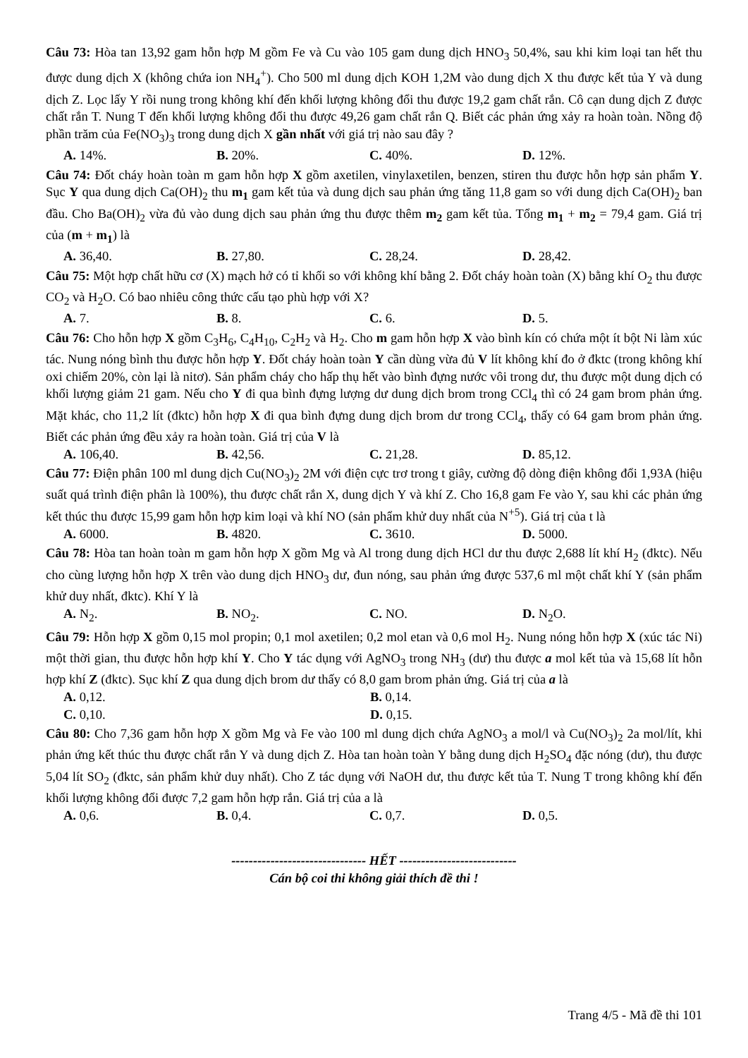Câu 73: Hòa tan 13,92 gam hỗn hợp M gồm Fe và Cu vào 105 gam dung dịch HNO<sub>3</sub> 50,4%, sau khi kim loại tan hết thu được dung dịch X (không chứa ion NH<sub>4</sub><sup>+</sup>). Cho 500 ml dung dịch KOH 1,2M vào dung dịch X thu được kết tủa Y và dung dịch Z. Lọc lấy Y rồi nung trong không khí đến khối lượng không đổi thu được 19,2 gam chất rắn. Cô cạn dung dịch Z được chất rắn T. Nung T đến khối lượng không đổi thu được 49,26 gam chất rắn Q. Biết các phản ứng xảy ra hoàn toàn. Nồng độ phần trăm của Fe(NO<sub>3</sub>)<sub>3</sub> trong dung dịch X gần nhất với giá trị nào sau đây ?
A. 14%. B. 20%. C. 40%. D. 12%.
Câu 74: Đốt cháy hoàn toàn m gam hỗn hợp X gồm axetilen, vinylaxetilen, benzen, stiren thu được hỗn hợp sản phẩm Y. Sục Y qua dung dịch Ca(OH)<sub>2</sub> thu m<sub>1</sub> gam kết tủa và dung dịch sau phản ứng tăng 11,8 gam so với dung dịch Ca(OH)<sub>2</sub> ban đầu. Cho Ba(OH)<sub>2</sub> vừa đủ vào dung dịch sau phản ứng thu được thêm m<sub>2</sub> gam kết tủa. Tổng m<sub>1</sub> + m<sub>2</sub> = 79,4 gam. Giá trị của (m + m<sub>1</sub>) là
A. 36,40. B. 27,80. C. 28,24. D. 28,42.
Câu 75: Một hợp chất hữu cơ (X) mạch hở có tỉ khối so với không khí bằng 2. Đốt cháy hoàn toàn (X) bằng khí O<sub>2</sub> thu được CO<sub>2</sub> và H<sub>2</sub>O. Có bao nhiêu công thức cấu tạo phù hợp với X?
A. 7. B. 8. C. 6. D. 5.
Câu 76: Cho hỗn hợp X gồm C<sub>3</sub>H<sub>6</sub>, C<sub>4</sub>H<sub>10</sub>, C<sub>2</sub>H<sub>2</sub> và H<sub>2</sub>. Cho m gam hỗn hợp X vào bình kín có chứa một ít bột Ni làm xúc tác. Nung nóng bình thu được hỗn hợp Y. Đốt cháy hoàn toàn Y cần dùng vừa đủ V lít không khí đo ở đktc (trong không khí oxi chiếm 20%, còn lại là nitơ). Sản phẩm cháy cho hấp thụ hết vào bình đựng nước vôi trong dư, thu được một dung dịch có khối lượng giảm 21 gam. Nếu cho Y đi qua bình đựng lượng dư dung dịch brom trong CCl<sub>4</sub> thì có 24 gam brom phản ứng. Mặt khác, cho 11,2 lít (đktc) hỗn hợp X đi qua bình đựng dung dịch brom dư trong CCl<sub>4</sub>, thấy có 64 gam brom phản ứng. Biết các phản ứng đều xảy ra hoàn toàn. Giá trị của V là
A. 106,40. B. 42,56. C. 21,28. D. 85,12.
Câu 77: Điện phân 100 ml dung dịch Cu(NO<sub>3</sub>)<sub>2</sub> 2M với điện cực trơ trong t giây, cường độ dòng điện không đổi 1,93A (hiệu suất quá trình điện phân là 100%), thu được chất rắn X, dung dịch Y và khí Z. Cho 16,8 gam Fe vào Y, sau khi các phản ứng kết thúc thu được 15,99 gam hỗn hợp kim loại và khí NO (sản phẩm khử duy nhất của N<sup>+5</sup>). Giá trị của t là
A. 6000. B. 4820. C. 3610. D. 5000.
Câu 78: Hòa tan hoàn toàn m gam hỗn hợp X gồm Mg và Al trong dung dịch HCl dư thu được 2,688 lít khí H<sub>2</sub> (đktc). Nếu cho cùng lượng hỗn hợp X trên vào dung dịch HNO<sub>3</sub> dư, đun nóng, sau phản ứng được 537,6 ml một chất khí Y (sản phẩm khử duy nhất, đktc). Khí Y là
A. N<sub>2</sub>. B. NO<sub>2</sub>. C. NO. D. N<sub>2</sub>O.
Câu 79: Hỗn hợp X gồm 0,15 mol propin; 0,1 mol axetilen; 0,2 mol etan và 0,6 mol H<sub>2</sub>. Nung nóng hỗn hợp X (xúc tác Ni) một thời gian, thu được hỗn hợp khí Y. Cho Y tác dụng với AgNO<sub>3</sub> trong NH<sub>3</sub> (dư) thu được a mol kết tủa và 15,68 lít hỗn hợp khí Z (đktc). Sục khí Z qua dung dịch brom dư thấy có 8,0 gam brom phản ứng. Giá trị của a là
A. 0,12. B. 0,14.
C. 0,10. D. 0,15.
Câu 80: Cho 7,36 gam hỗn hợp X gồm Mg và Fe vào 100 ml dung dịch chứa AgNO<sub>3</sub> a mol/l và Cu(NO<sub>3</sub>)<sub>2</sub> 2a mol/lít, khi phản ứng kết thúc thu được chất rắn Y và dung dịch Z. Hòa tan hoàn toàn Y bằng dung dịch H<sub>2</sub>SO<sub>4</sub> đặc nóng (dư), thu được 5,04 lít SO<sub>2</sub> (đktc, sản phẩm khử duy nhất). Cho Z tác dụng với NaOH dư, thu được kết tủa T. Nung T trong không khí đến khối lượng không đổi được 7,2 gam hỗn hợp rắn. Giá trị của a là
A. 0,6. B. 0,4. C. 0,7. D. 0,5.
------------------------------- HẾT ---------------------------
Cán bộ coi thi không giải thích đề thi !
Trang 4/5 - Mã đề thi 101